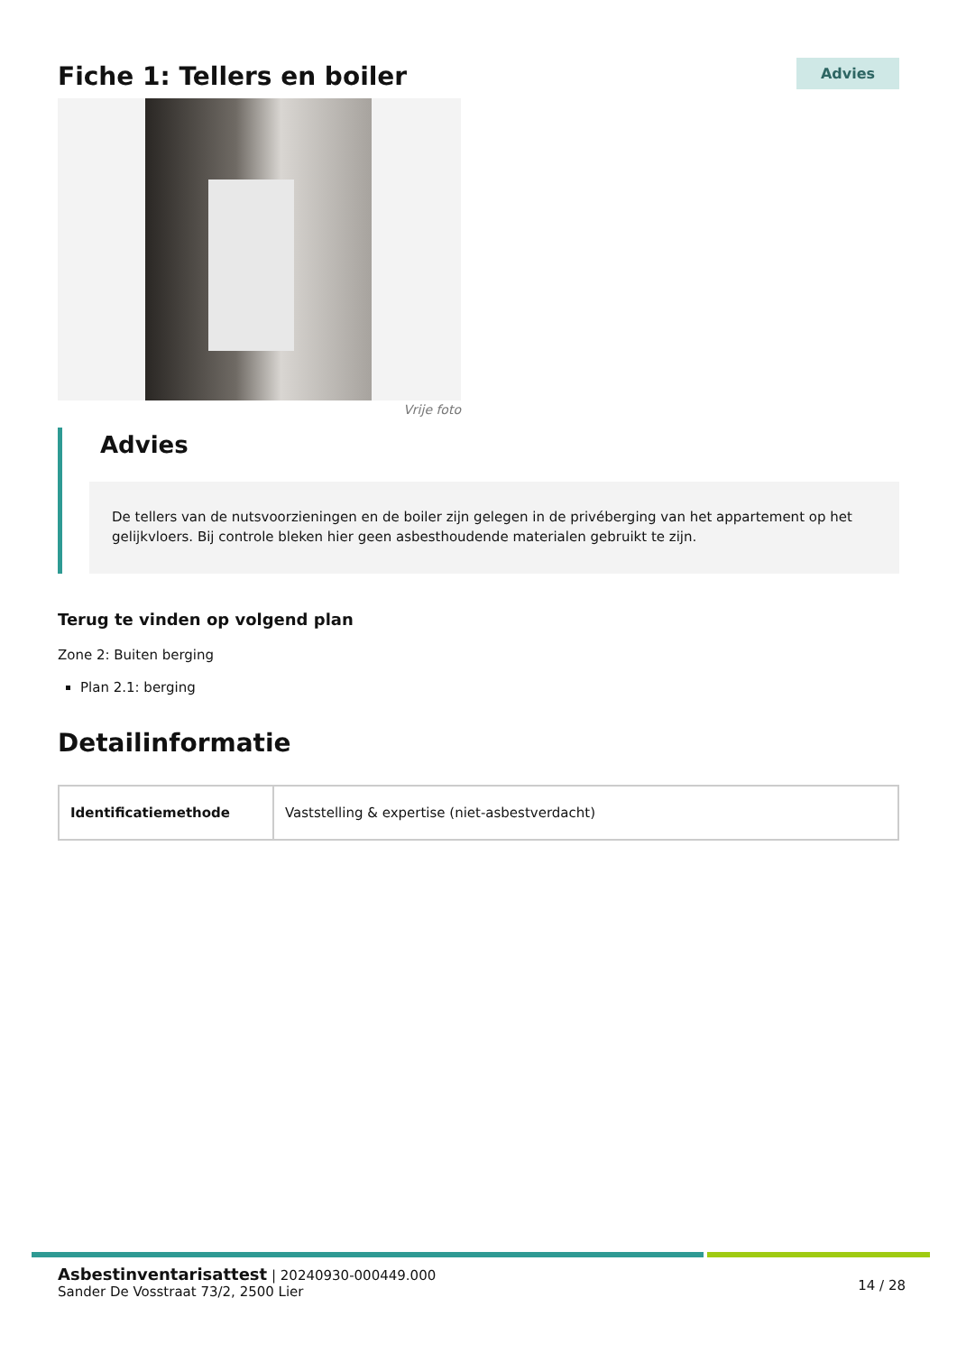Fiche 1: Tellers en boiler
Advies
Vrije foto
Advies
De tellers van de nutsvoorzieningen en de boiler zijn gelegen in de privéberging van het appartement op het gelijkvloers. Bij controle bleken hier geen asbesthoudende materialen gebruikt te zijn.
Terug te vinden op volgend plan
Zone 2: Buiten berging
Plan 2.1: berging
Detailinformatie
| Identificatiemethode | Vaststelling & expertise (niet-asbestverdacht) |
Asbestinventarisattest | 20240930-000449.000
Sander De Vosstraat 73/2, 2500 Lier
14 / 28